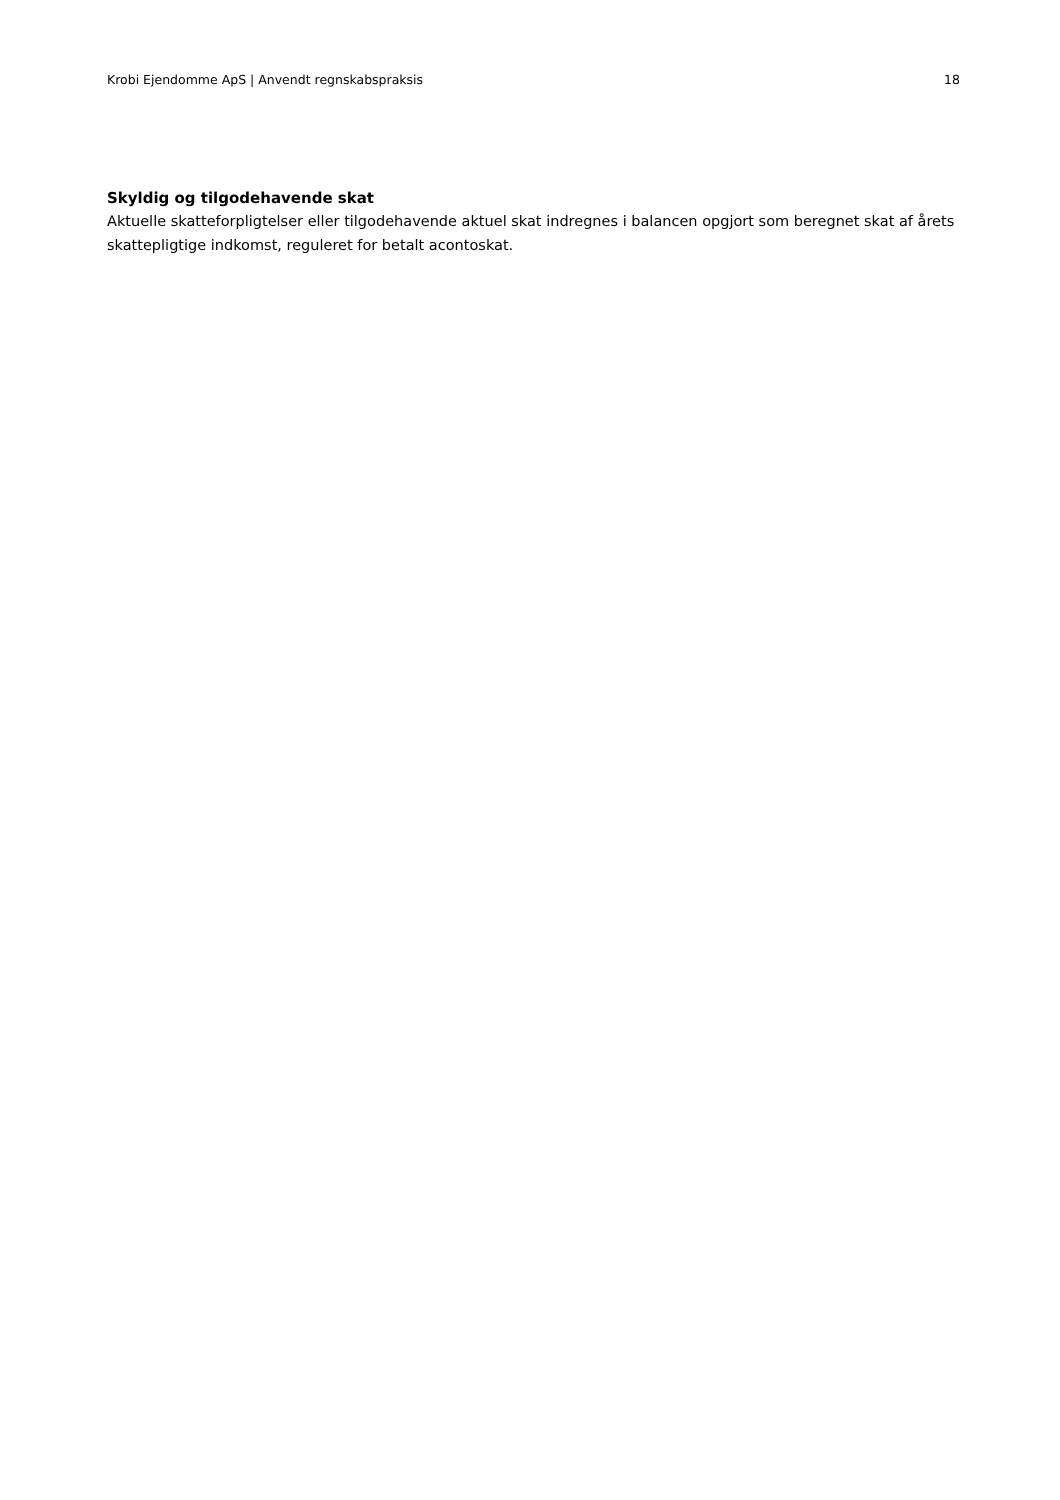Krobi Ejendomme ApS | Anvendt regnskabspraksis 18
Skyldig og tilgodehavende skat
Aktuelle skatteforpligtelser eller tilgodehavende aktuel skat indregnes i balancen opgjort som beregnet skat af årets skattepligtige indkomst, reguleret for betalt acontoskat.